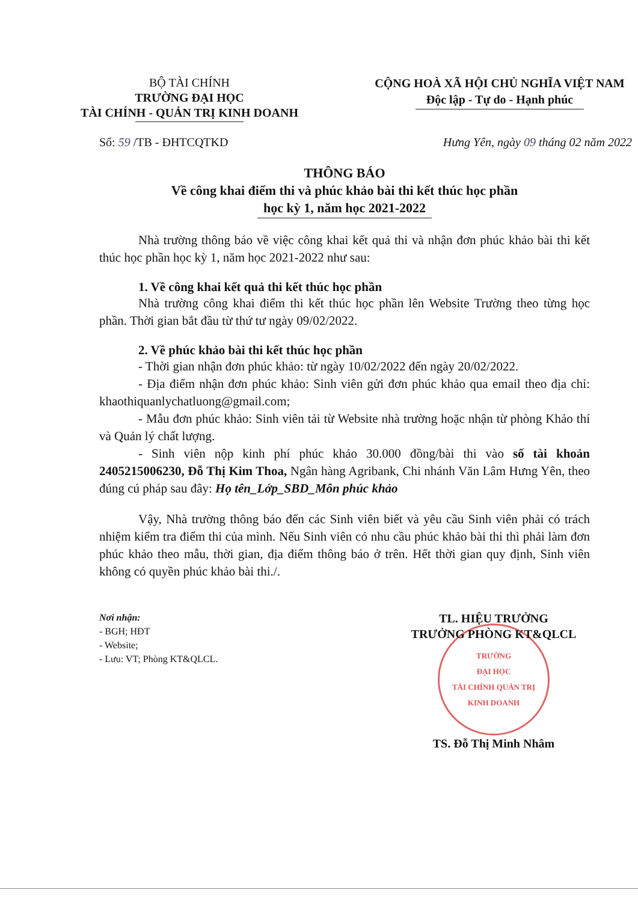BỘ TÀI CHÍNH
TRƯỜNG ĐẠI HỌC
TÀI CHÍNH - QUẢN TRỊ KINH DOANH
CỘNG HOÀ XÃ HỘI CHỦ NGHĨA VIỆT NAM
Độc lập - Tự do - Hạnh phúc
Số: 59 /TB - ĐHTCQTKD Hưng Yên, ngày 09 tháng 02 năm 2022
THÔNG BÁO
Về công khai điểm thi và phúc khảo bài thi kết thúc học phần
học kỳ 1, năm học 2021-2022
Nhà trường thông báo về việc công khai kết quả thi và nhận đơn phúc khảo bài thi kết thúc học phần học kỳ 1, năm học 2021-2022 như sau:
1. Về công khai kết quả thi kết thúc học phần
Nhà trường công khai điểm thi kết thúc học phần lên Website Trường theo từng học phần. Thời gian bắt đầu từ thứ tư ngày 09/02/2022.
2. Về phúc khảo bài thi kết thúc học phần
- Thời gian nhận đơn phúc khảo: từ ngày 10/02/2022 đến ngày 20/02/2022.
- Địa điểm nhận đơn phúc khảo: Sinh viên gửi đơn phúc khảo qua email theo địa chỉ: khaothiquanlychatluong@gmail.com;
- Mẫu đơn phúc khảo: Sinh viên tải từ Website nhà trường hoặc nhận từ phòng Khảo thí và Quản lý chất lượng.
- Sinh viên nộp kinh phí phúc khảo 30.000 đồng/bài thi vào số tài khoản 2405215006230, Đỗ Thị Kim Thoa, Ngân hàng Agribank, Chi nhánh Văn Lâm Hưng Yên, theo đúng cú pháp sau đây: Họ tên_Lớp_SBD_Môn phúc khảo
Vậy, Nhà trường thông báo đến các Sinh viên biết và yêu cầu Sinh viên phải có trách nhiệm kiểm tra điểm thi của mình. Nếu Sinh viên có nhu cầu phúc khảo bài thi thì phải làm đơn phúc khảo theo mẫu, thời gian, địa điểm thông báo ở trên. Hết thời gian quy định, Sinh viên không có quyền phúc khảo bài thi./.
Nơi nhận:
- BGH; HĐT
- Website;
- Lưu: VT; Phòng KT&QLCL.
TL. HIỆU TRƯỞNG
TRƯỞNG PHÒNG KT&QLCL
TRƯỜNG
ĐẠI HỌC
TÀI CHÍNH QUẢN TRỊ
KINH DOANH
TS. Đỗ Thị Minh Nhâm